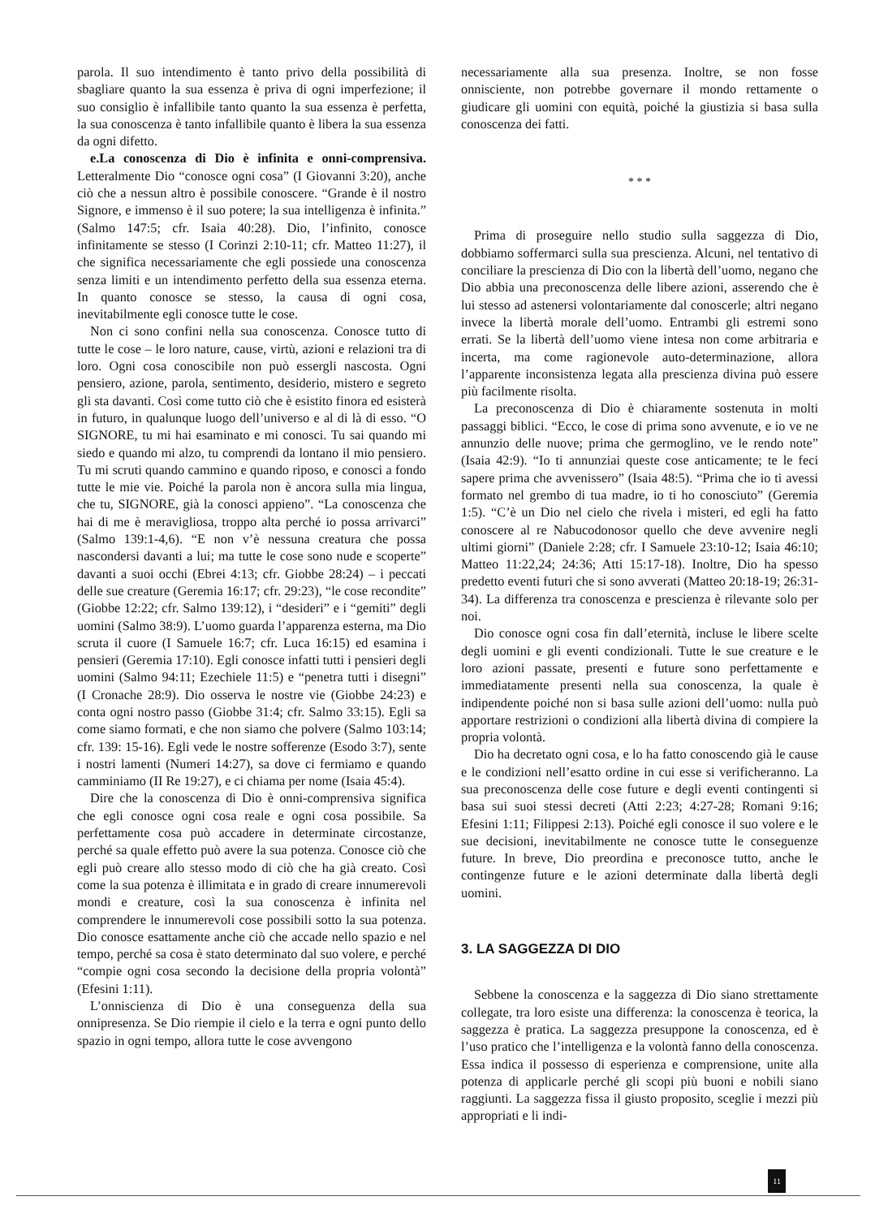parola. Il suo intendimento è tanto privo della possibilità di sbagliare quanto la sua essenza è priva di ogni imperfezione; il suo consiglio è infallibile tanto quanto la sua essenza è perfetta, la sua conoscenza è tanto infallibile quanto è libera la sua essenza da ogni difetto.
e.La conoscenza di Dio è infinita e onni-comprensiva. Letteralmente Dio “conosce ogni cosa” (I Giovanni 3:20), anche ciò che a nessun altro è possibile conoscere. “Grande è il nostro Signore, e immenso è il suo potere; la sua intelligenza è infinita.” (Salmo 147:5; cfr. Isaia 40:28). Dio, l’infinito, conosce infinitamente se stesso (I Corinzi 2:10-11; cfr. Matteo 11:27), il che significa necessariamente che egli possiede una conoscenza senza limiti e un intendimento perfetto della sua essenza eterna. In quanto conosce se stesso, la causa di ogni cosa, inevitabilmente egli conosce tutte le cose.
Non ci sono confini nella sua conoscenza. Conosce tutto di tutte le cose – le loro nature, cause, virtù, azioni e relazioni tra di loro. Ogni cosa conoscibile non può essergli nascosta. Ogni pensiero, azione, parola, sentimento, desiderio, mistero e segreto gli sta davanti. Così come tutto ciò che è esistito finora ed esisterà in futuro, in qualunque luogo dell’universo e al di là di esso. “O SIGNORE, tu mi hai esaminato e mi conosci. Tu sai quando mi siedo e quando mi alzo, tu comprendi da lontano il mio pensiero. Tu mi scruti quando cammino e quando riposo, e conosci a fondo tutte le mie vie. Poiché la parola non è ancora sulla mia lingua, che tu, SIGNORE, già la conosci appieno”. “La conoscenza che hai di me è meravigliosa, troppo alta perché io possa arrivarci” (Salmo 139:1-4,6). “E non v’è nessuna creatura che possa nascondersi davanti a lui; ma tutte le cose sono nude e scoperte” davanti a suoi occhi (Ebrei 4:13; cfr. Giobbe 28:24) – i peccati delle sue creature (Geremia 16:17; cfr. 29:23), “le cose recondite” (Giobbe 12:22; cfr. Salmo 139:12), i “desideri” e i “gemiti” degli uomini (Salmo 38:9). L’uomo guarda l’apparenza esterna, ma Dio scruta il cuore (I Samuele 16:7; cfr. Luca 16:15) ed esamina i pensieri (Geremia 17:10). Egli conosce infatti tutti i pensieri degli uomini (Salmo 94:11; Ezechiele 11:5) e “penetra tutti i disegni” (I Cronache 28:9). Dio osserva le nostre vie (Giobbe 24:23) e conta ogni nostro passo (Giobbe 31:4; cfr. Salmo 33:15). Egli sa come siamo formati, e che non siamo che polvere (Salmo 103:14; cfr. 139: 15-16). Egli vede le nostre sofferenze (Esodo 3:7), sente i nostri lamenti (Numeri 14:27), sa dove ci fermiamo e quando camminiamo (II Re 19:27), e ci chiama per nome (Isaia 45:4).
Dire che la conoscenza di Dio è onni-comprensiva significa che egli conosce ogni cosa reale e ogni cosa possibile. Sa perfettamente cosa può accadere in determinate circostanze, perché sa quale effetto può avere la sua potenza. Conosce ciò che egli può creare allo stesso modo di ciò che ha già creato. Così come la sua potenza è illimitata e in grado di creare innumerevoli mondi e creature, così la sua conoscenza è infinita nel comprendere le innumerevoli cose possibili sotto la sua potenza. Dio conosce esattamente anche ciò che accade nello spazio e nel tempo, perché sa cosa è stato determinato dal suo volere, e perché “compie ogni cosa secondo la decisione della propria volontà” (Efesini 1:11).
L’onniscienza di Dio è una conseguenza della sua onnipresenza. Se Dio riempie il cielo e la terra e ogni punto dello spazio in ogni tempo, allora tutte le cose avvengono
necessariamente alla sua presenza. Inoltre, se non fosse onnisciente, non potrebbe governare il mondo rettamente o giudicare gli uomini con equità, poiché la giustizia si basa sulla conoscenza dei fatti.
* * *
Prima di proseguire nello studio sulla saggezza di Dio, dobbiamo soffermarci sulla sua prescienza. Alcuni, nel tentativo di conciliare la prescienza di Dio con la libertà dell’uomo, negano che Dio abbia una preconoscenza delle libere azioni, asserendo che è lui stesso ad astenersi volontariamente dal conoscerle; altri negano invece la libertà morale dell’uomo. Entrambi gli estremi sono errati. Se la libertà dell’uomo viene intesa non come arbitraria e incerta, ma come ragionevole auto-determinazione, allora l’apparente inconsistenza legata alla prescienza divina può essere più facilmente risolta.
La preconoscenza di Dio è chiaramente sostenuta in molti passaggi biblici. “Ecco, le cose di prima sono avvenute, e io ve ne annunzio delle nuove; prima che germoglino, ve le rendo note” (Isaia 42:9). “Io ti annunziai queste cose anticamente; te le feci sapere prima che avvenissero” (Isaia 48:5). “Prima che io ti avessi formato nel grembo di tua madre, io ti ho conosciuto” (Geremia 1:5). “C’è un Dio nel cielo che rivela i misteri, ed egli ha fatto conoscere al re Nabucodonosor quello che deve avvenire negli ultimi giorni” (Daniele 2:28; cfr. I Samuele 23:10-12; Isaia 46:10; Matteo 11:22,24; 24:36; Atti 15:17-18). Inoltre, Dio ha spesso predetto eventi futuri che si sono avverati (Matteo 20:18-19; 26:31-34). La differenza tra conoscenza e prescienza è rilevante solo per noi.
Dio conosce ogni cosa fin dall’eternità, incluse le libere scelte degli uomini e gli eventi condizionali. Tutte le sue creature e le loro azioni passate, presenti e future sono perfettamente e immediatamente presenti nella sua conoscenza, la quale è indipendente poiché non si basa sulle azioni dell’uomo: nulla può apportare restrizioni o condizioni alla libertà divina di compiere la propria volontà.
Dio ha decretato ogni cosa, e lo ha fatto conoscendo già le cause e le condizioni nell’esatto ordine in cui esse si verificheranno. La sua preconoscenza delle cose future e degli eventi contingenti si basa sui suoi stessi decreti (Atti 2:23; 4:27-28; Romani 9:16; Efesini 1:11; Filippesi 2:13). Poiché egli conosce il suo volere e le sue decisioni, inevitabilmente ne conosce tutte le conseguenze future. In breve, Dio preordina e preconosce tutto, anche le contingenze future e le azioni determinate dalla libertà degli uomini.
3. LA SAGGEZZA DI DIO
Sebbene la conoscenza e la saggezza di Dio siano strettamente collegate, tra loro esiste una differenza: la conoscenza è teorica, la saggezza è pratica. La saggezza presuppone la conoscenza, ed è l’uso pratico che l’intelligenza e la volontà fanno della conoscenza. Essa indica il possesso di esperienza e comprensione, unite alla potenza di applicarle perché gli scopi più buoni e nobili siano raggiunti. La saggezza fissa il giusto proposito, sceglie i mezzi più appropriati e li indi-
11